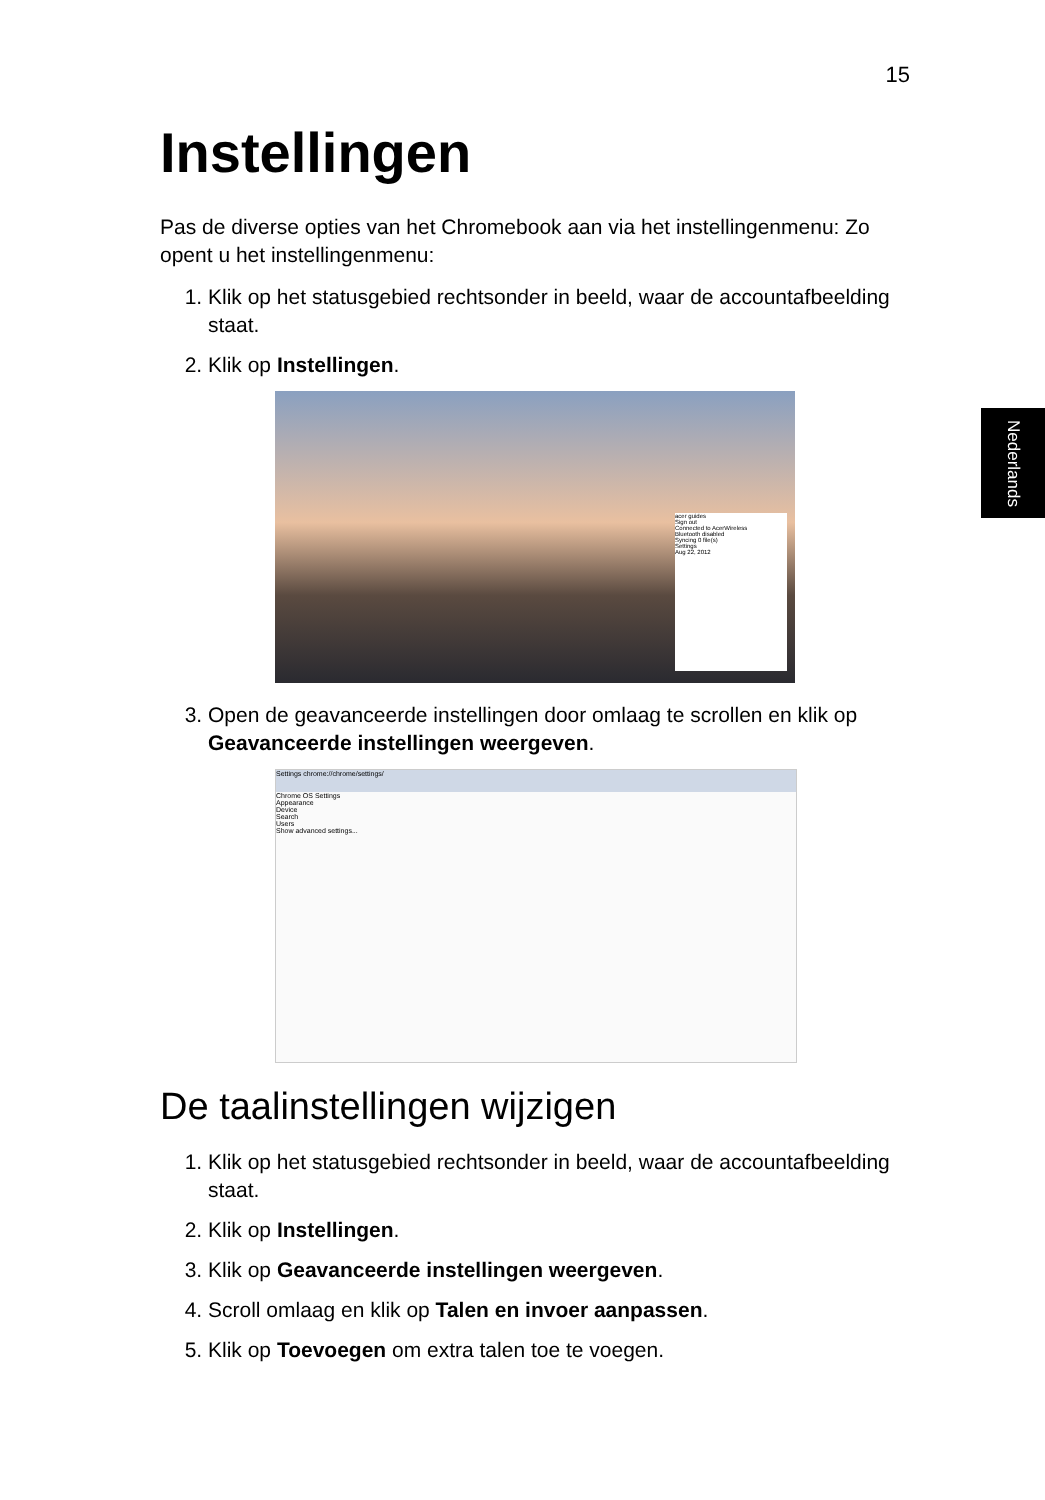15
Nederlands
Instellingen
Pas de diverse opties van het Chromebook aan via het instellingenmenu: Zo opent u het instellingenmenu:
1. Klik op het statusgebied rechtsonder in beeld, waar de accountafbeelding staat.
2. Klik op Instellingen.
acer guides
Sign out
Connected to AcerWireless
Bluetooth disabled
Syncing 0 file(s)
Settings
Aug 22, 2012
3. Open de geavanceerde instellingen door omlaag te scrollen en klik op Geavanceerde instellingen weergeven.
Settings chrome://chrome/settings/
Chrome OS Settings
Appearance
Device
Search
Users
Show advanced settings...
De taalinstellingen wijzigen
1. Klik op het statusgebied rechtsonder in beeld, waar de accountafbeelding staat.
2. Klik op Instellingen.
3. Klik op Geavanceerde instellingen weergeven.
4. Scroll omlaag en klik op Talen en invoer aanpassen.
5. Klik op Toevoegen om extra talen toe te voegen.